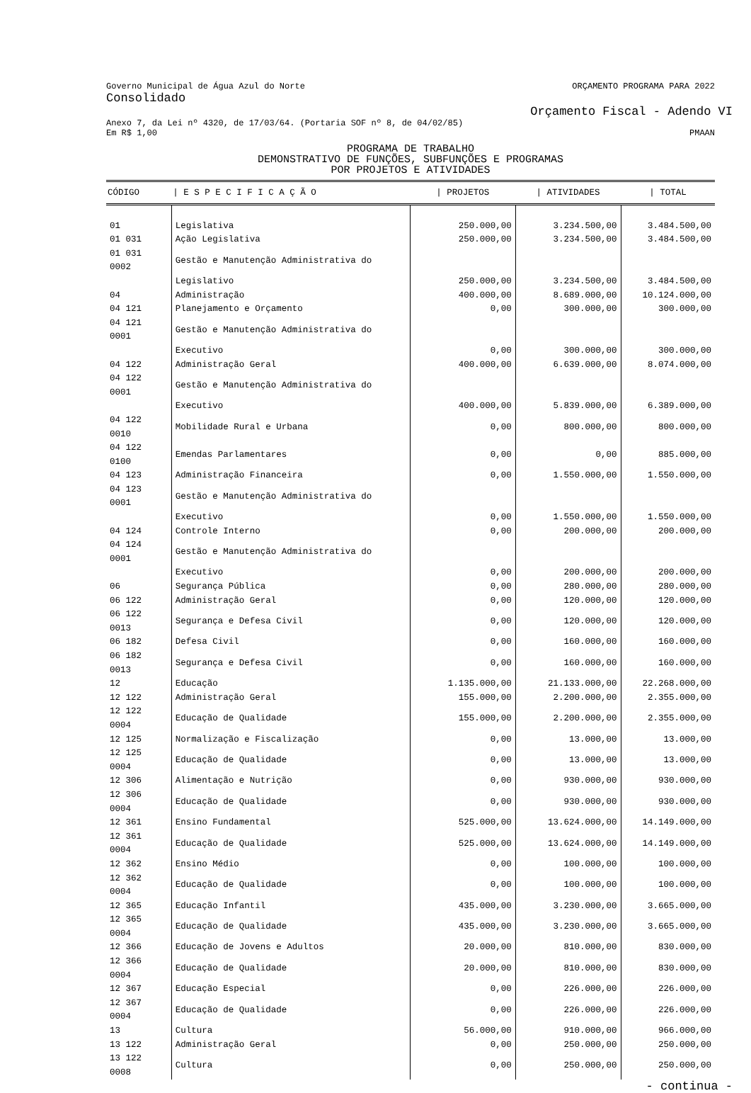Governo Municipal de Água Azul do Norte ORÇAMENTO PROGRAMA PARA 2022
Consolidado
Orçamento Fiscal - Adendo VI
Anexo 7, da Lei nº 4320, de 17/03/64. (Portaria SOF nº 8, de 04/02/85)
Em R$ 1,00 PMAAN
PROGRAMA DE TRABALHO
DEMONSTRATIVO DE FUNÇÕES, SUBFUNÇÕES E PROGRAMAS
POR PROJETOS E ATIVIDADES
| CÓDIGO | / E S P E C I F I C A Ç Ã O | / PROJETOS | / ATIVIDADES | / TOTAL |
| --- | --- | --- | --- | --- |
| 01 | Legislativa | 250.000,00 | 3.234.500,00 | 3.484.500,00 |
| 01 031 | Ação Legislativa | 250.000,00 | 3.234.500,00 | 3.484.500,00 |
| 01 031 0002 | Gestão e Manutenção Administrativa do | | | |
| | Legislativo | 250.000,00 | 3.234.500,00 | 3.484.500,00 |
| 04 | Administração | 400.000,00 | 8.689.000,00 | 10.124.000,00 |
| 04 121 | Planejamento e Orçamento | 0,00 | 300.000,00 | 300.000,00 |
| 04 121 0001 | Gestão e Manutenção Administrativa do | | | |
| | Executivo | 0,00 | 300.000,00 | 300.000,00 |
| 04 122 | Administração Geral | 400.000,00 | 6.639.000,00 | 8.074.000,00 |
| 04 122 0001 | Gestão e Manutenção Administrativa do | | | |
| | Executivo | 400.000,00 | 5.839.000,00 | 6.389.000,00 |
| 04 122 0010 | Mobilidade Rural e Urbana | 0,00 | 800.000,00 | 800.000,00 |
| 04 122 0100 | Emendas Parlamentares | 0,00 | 0,00 | 885.000,00 |
| 04 123 | Administração Financeira | 0,00 | 1.550.000,00 | 1.550.000,00 |
| 04 123 0001 | Gestão e Manutenção Administrativa do | | | |
| | Executivo | 0,00 | 1.550.000,00 | 1.550.000,00 |
| 04 124 | Controle Interno | 0,00 | 200.000,00 | 200.000,00 |
| 04 124 0001 | Gestão e Manutenção Administrativa do | | | |
| | Executivo | 0,00 | 200.000,00 | 200.000,00 |
| 06 | Segurança Pública | 0,00 | 280.000,00 | 280.000,00 |
| 06 122 | Administração Geral | 0,00 | 120.000,00 | 120.000,00 |
| 06 122 0013 | Segurança e Defesa Civil | 0,00 | 120.000,00 | 120.000,00 |
| 06 182 | Defesa Civil | 0,00 | 160.000,00 | 160.000,00 |
| 06 182 0013 | Segurança e Defesa Civil | 0,00 | 160.000,00 | 160.000,00 |
| 12 | Educação | 1.135.000,00 | 21.133.000,00 | 22.268.000,00 |
| 12 122 | Administração Geral | 155.000,00 | 2.200.000,00 | 2.355.000,00 |
| 12 122 0004 | Educação de Qualidade | 155.000,00 | 2.200.000,00 | 2.355.000,00 |
| 12 125 | Normalização e Fiscalização | 0,00 | 13.000,00 | 13.000,00 |
| 12 125 0004 | Educação de Qualidade | 0,00 | 13.000,00 | 13.000,00 |
| 12 306 | Alimentação e Nutrição | 0,00 | 930.000,00 | 930.000,00 |
| 12 306 0004 | Educação de Qualidade | 0,00 | 930.000,00 | 930.000,00 |
| 12 361 | Ensino Fundamental | 525.000,00 | 13.624.000,00 | 14.149.000,00 |
| 12 361 0004 | Educação de Qualidade | 525.000,00 | 13.624.000,00 | 14.149.000,00 |
| 12 362 | Ensino Médio | 0,00 | 100.000,00 | 100.000,00 |
| 12 362 0004 | Educação de Qualidade | 0,00 | 100.000,00 | 100.000,00 |
| 12 365 | Educação Infantil | 435.000,00 | 3.230.000,00 | 3.665.000,00 |
| 12 365 0004 | Educação de Qualidade | 435.000,00 | 3.230.000,00 | 3.665.000,00 |
| 12 366 | Educação de Jovens e Adultos | 20.000,00 | 810.000,00 | 830.000,00 |
| 12 366 0004 | Educação de Qualidade | 20.000,00 | 810.000,00 | 830.000,00 |
| 12 367 | Educação Especial | 0,00 | 226.000,00 | 226.000,00 |
| 12 367 0004 | Educação de Qualidade | 0,00 | 226.000,00 | 226.000,00 |
| 13 | Cultura | 56.000,00 | 910.000,00 | 966.000,00 |
| 13 122 | Administração Geral | 0,00 | 250.000,00 | 250.000,00 |
| 13 122 0008 | Cultura | 0,00 | 250.000,00 | 250.000,00 |
- continua -